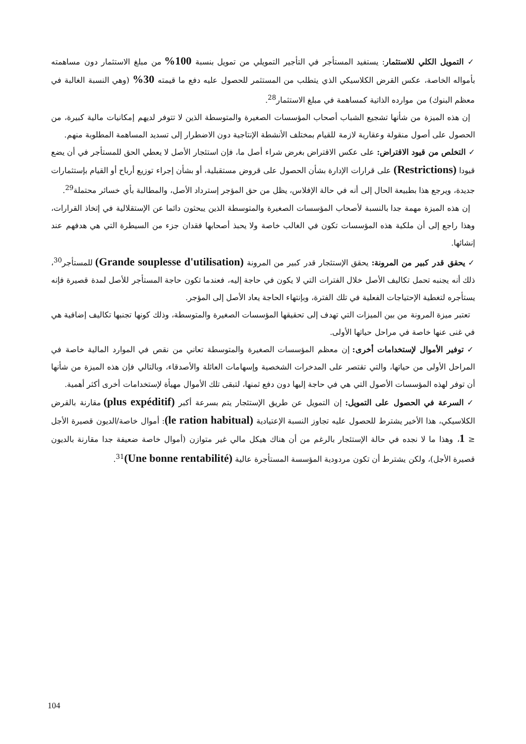✓ التمويل الكلي للاستثمار: يستفيد المستأجر في التأجير التمويلي من تمويل بنسبة 100% من مبلغ الاستثمار دون مساهمته بأمواله الخاصة، عكس القرض الكلاسيكي الذي يتطلب من المستثمر للحصول عليه دفع ما قيمته 30% (وهي النسبة الغالبة في معظم البنوك) من موارده الذاتية كمساهمة في مبلغ الاستثمار<sup>28</sup>.
إن هذه الميزة من شأنها تشجيع الشباب أصحاب المؤسسات الصغيرة والمتوسطة الذين لا تتوفر لديهم إمكانيات مالية كبيرة، من الحصول على أصول منقولة وعقارية لازمة للقيام بمختلف الأنشطة الإنتاجية دون الاضطرار إلى تسديد المساهمة المطلوبة منهم.
✓ التخلص من قيود الاقتراض: على عكس الاقتراض بغرض شراء أصل ما، فإن استئجار الأصل لا يعطي الحق للمستأجر في أن يضع قيودا (Restrictions) على قرارات الإدارة بشأن الحصول على قروض مستقبلية، أو بشأن إجراء توزيع أرباح أو القيام بإستثمارات جديدة، ويرجع هذا بطبيعة الحال إلى أنه في حالة الإفلاس، يظل من حق المؤجر إسترداد الأصل، والمطالبة بأي خسائر محتملة<sup>29</sup>.
إن هذه الميزة مهمة جدا بالنسبة لأصحاب المؤسسات الصغيرة والمتوسطة الذين يبحثون دائما عن الإستقلالية في إتخاذ القرارات، وهذا راجع إلى أن ملكية هذه المؤسسات تكون في الغالب خاصة ولا يحبذ أصحابها فقدان جزء من السيطرة التي هي هدفهم عند إنشائها.
✓ يحقق قدر كبير من المرونة: يحقق الإستئجار قدر كبير من المرونة (Grande souplesse d'utilisation) للمستأجر<sup>30</sup>، ذلك أنه يجنبه تحمل تكاليف الأصل خلال الفترات التي لا يكون في حاجة إليه، فعندما تكون حاجة المستأجر للأصل لمدة قصيرة فإنه يستأجره لتغطية الإحتياجات الفعلية في تلك الفترة، وبإنتهاء الحاجة يعاد الأصل إلى المؤجر.
تعتبر ميزة المرونة من بين الميزات التي تهدف إلى تحقيقها المؤسسات الصغيرة والمتوسطة، وذلك كونها تجنبها تكاليف إضافية هي في غنى عنها خاصة في مراحل حياتها الأولى.
✓ توفير الأموال لإستخدامات أخرى: إن معظم المؤسسات الصغيرة والمتوسطة تعاني من نقص في الموارد المالية خاصة في المراحل الأولى من حياتها، والتي تقتصر على المدخرات الشخصية وإسهامات العائلة والأصدقاء، وبالتالي فإن هذه الميزة من شأنها أن توفر لهذه المؤسسات الأصول التي هي في حاجة إليها دون دفع ثمنها، لتبقى تلك الأموال مهيأة لإستخدامات أخرى أكثر أهمية.
✓ السرعة في الحصول على التمويل: إن التمويل عن طريق الإستئجار يتم بسرعة أكبر (plus expéditif) مقارنة بالقرض الكلاسيكي، هذا الأخير يشترط للحصول عليه تجاوز النسبة الإعتيادية (le ration habitual): أموال خاصة/الديون قصيرة الأجل ≤ 1، وهذا ما لا نجده في حالة الإستئجار بالرغم من أن هناك هيكل مالي غير متوازن (أموال خاصة ضعيفة جدا مقارنة بالديون قصيرة الأجل)، ولكن يشترط أن تكون مردودية المؤسسة المستأجرة عالية (Une bonne rentabilité)<sup>31</sup>.
104